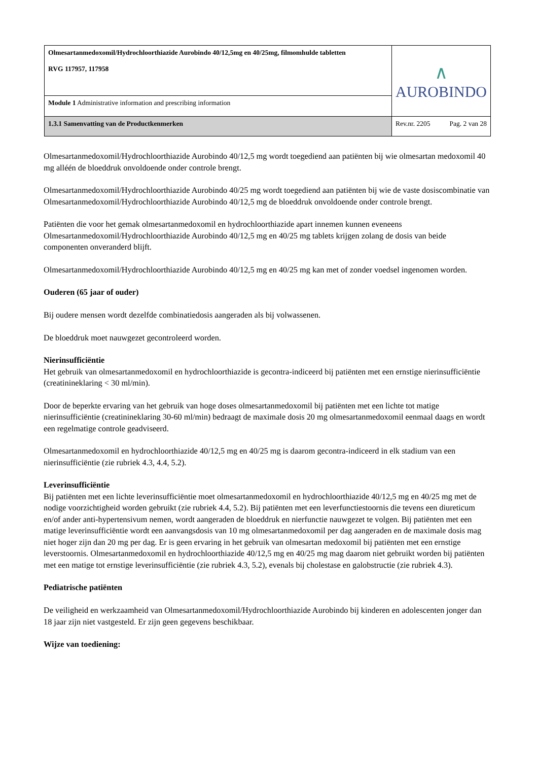| Olmesartanmedoxomil/Hydrochloorthiazide Aurobindo 40/12,5mg en 40/25mg, filmomhulde tabletten RVG 117957, 117958 | ∧ AUROBINDO | |
| Module 1 Administrative information and prescribing information | | |
| 1.3.1 Samenvatting van de Productkenmerken | Rev.nr. 2205 | Pag. 2 van 28 |
Olmesartanmedoxomil/Hydrochloorthiazide Aurobindo 40/12,5 mg wordt toegediend aan patiënten bij wie olmesartan medoxomil 40 mg alléén de bloeddruk onvoldoende onder controle brengt.
Olmesartanmedoxomil/Hydrochloorthiazide Aurobindo 40/25 mg wordt toegediend aan patiënten bij wie de vaste dosiscombinatie van Olmesartanmedoxomil/Hydrochloorthiazide Aurobindo 40/12,5 mg de bloeddruk onvoldoende onder controle brengt.
Patiënten die voor het gemak olmesartanmedoxomil en hydrochloorthiazide apart innemen kunnen eveneens Olmesartanmedoxomil/Hydrochloorthiazide Aurobindo 40/12,5 mg en 40/25 mg tablets krijgen zolang de dosis van beide componenten onveranderd blijft.
Olmesartanmedoxomil/Hydrochloorthiazide Aurobindo 40/12,5 mg en 40/25 mg kan met of zonder voedsel ingenomen worden.
Ouderen (65 jaar of ouder)
Bij oudere mensen wordt dezelfde combinatiedosis aangeraden als bij volwassenen.
De bloeddruk moet nauwgezet gecontroleerd worden.
Nierinsufficiëntie
Het gebruik van olmesartanmedoxomil en hydrochloorthiazide is gecontra-indiceerd bij patiënten met een ernstige nierinsufficiëntie (creatinineklaring < 30 ml/min).
Door de beperkte ervaring van het gebruik van hoge doses olmesartanmedoxomil bij patiënten met een lichte tot matige nierinsufficiëntie (creatinineklaring 30-60 ml/min) bedraagt de maximale dosis 20 mg olmesartanmedoxomil eenmaal daags en wordt een regelmatige controle geadviseerd.
Olmesartanmedoxomil en hydrochloorthiazide 40/12,5 mg en 40/25 mg is daarom gecontra-indiceerd in elk stadium van een nierinsufficiëntie (zie rubriek 4.3, 4.4, 5.2).
Leverinsufficiëntie
Bij patiënten met een lichte leverinsufficiëntie moet olmesartanmedoxomil en hydrochloorthiazide 40/12,5 mg en 40/25 mg met de nodige voorzichtigheid worden gebruikt (zie rubriek 4.4, 5.2). Bij patiënten met een leverfunctiestoornis die tevens een diureticum en/of ander anti-hypertensivum nemen, wordt aangeraden de bloeddruk en nierfunctie nauwgezet te volgen. Bij patiënten met een matige leverinsufficiëntie wordt een aanvangsdosis van 10 mg olmesartanmedoxomil per dag aangeraden en de maximale dosis mag niet hoger zijn dan 20 mg per dag. Er is geen ervaring in het gebruik van olmesartan medoxomil bij patiënten met een ernstige leverstoornis. Olmesartanmedoxomil en hydrochloorthiazide 40/12,5 mg en 40/25 mg mag daarom niet gebruikt worden bij patiënten met een matige tot ernstige leverinsufficiëntie (zie rubriek 4.3, 5.2), evenals bij cholestase en galobstructie (zie rubriek 4.3).
Pediatrische patiënten
De veiligheid en werkzaamheid van Olmesartanmedoxomil/Hydrochloorthiazide Aurobindo bij kinderen en adolescenten jonger dan 18 jaar zijn niet vastgesteld. Er zijn geen gegevens beschikbaar.
Wijze van toediening: